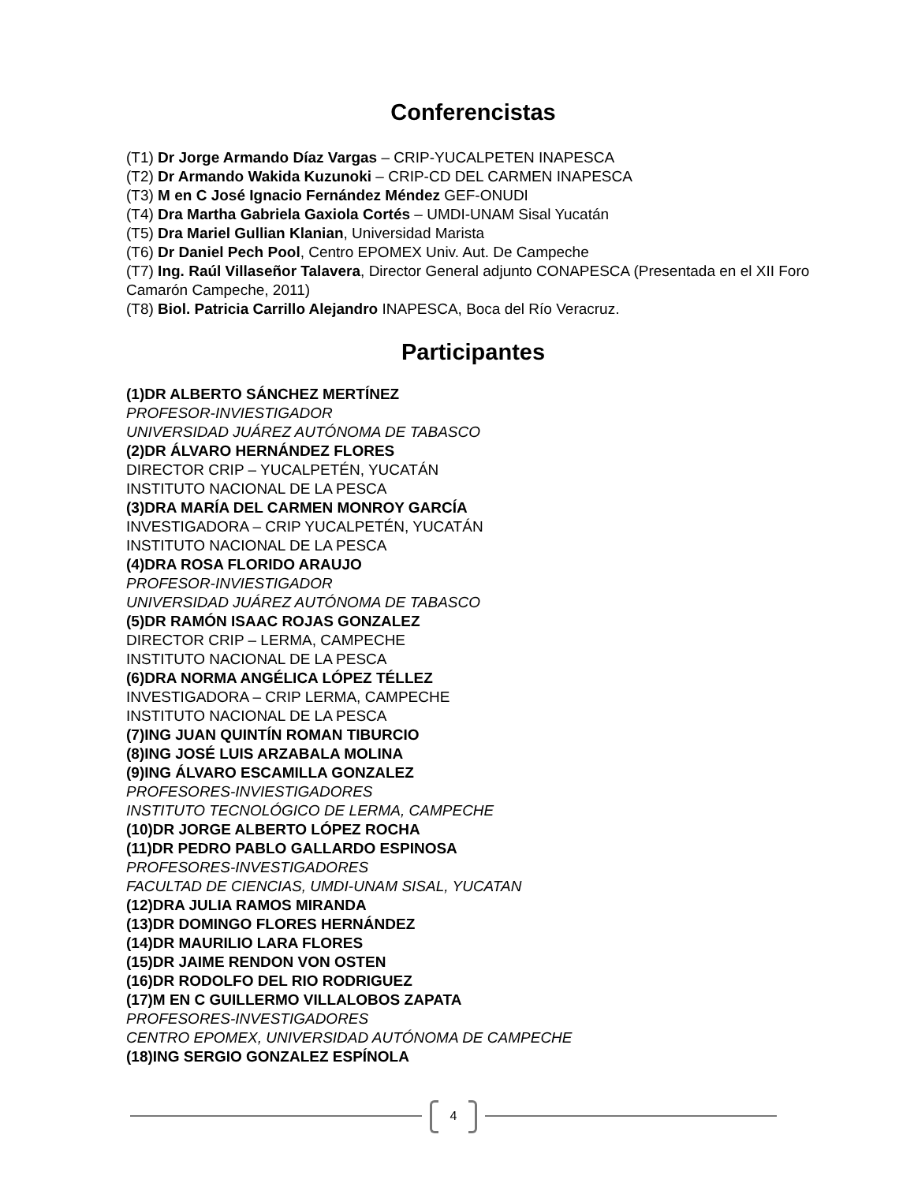Conferencistas
(T1) Dr Jorge Armando Díaz Vargas – CRIP-YUCALPETEN INAPESCA
(T2) Dr Armando Wakida Kuzunoki – CRIP-CD DEL CARMEN INAPESCA
(T3) M en C José Ignacio Fernández Méndez GEF-ONUDI
(T4) Dra Martha Gabriela Gaxiola Cortés – UMDI-UNAM Sisal Yucatán
(T5) Dra Mariel Gullian Klanian, Universidad Marista
(T6) Dr Daniel Pech Pool, Centro EPOMEX Univ. Aut. De Campeche
(T7) Ing. Raúl Villaseñor Talavera, Director General adjunto CONAPESCA (Presentada en el XII Foro Camarón Campeche, 2011)
(T8) Biol. Patricia Carrillo Alejandro INAPESCA, Boca del Río Veracruz.
Participantes
(1)DR ALBERTO SÁNCHEZ MERTÍNEZ
PROFESOR-INVIESTIGADOR
UNIVERSIDAD JUÁREZ AUTÓNOMA DE TABASCO
(2)DR ÁLVARO HERNÁNDEZ FLORES
DIRECTOR CRIP – YUCALPETÉN, YUCATÁN
INSTITUTO NACIONAL DE LA PESCA
(3)DRA MARÍA DEL CARMEN MONROY GARCÍA
INVESTIGADORA – CRIP YUCALPETÉN, YUCATÁN
INSTITUTO NACIONAL DE LA PESCA
(4)DRA ROSA FLORIDO ARAUJO
PROFESOR-INVIESTIGADOR
UNIVERSIDAD JUÁREZ AUTÓNOMA DE TABASCO
(5)DR RAMÓN ISAAC ROJAS GONZALEZ
DIRECTOR CRIP – LERMA, CAMPECHE
INSTITUTO NACIONAL DE LA PESCA
(6)DRA NORMA ANGÉLICA LÓPEZ TÉLLEZ
INVESTIGADORA – CRIP LERMA, CAMPECHE
INSTITUTO NACIONAL DE LA PESCA
(7)ING JUAN QUINTÍN ROMAN TIBURCIO
(8)ING JOSÉ LUIS ARZABALA MOLINA
(9)ING ÁLVARO ESCAMILLA GONZALEZ
PROFESORES-INVIESTIGADORES
INSTITUTO TECNOLÓGICO DE LERMA, CAMPECHE
(10)DR JORGE ALBERTO LÓPEZ ROCHA
(11)DR PEDRO PABLO GALLARDO ESPINOSA
PROFESORES-INVESTIGADORES
FACULTAD DE CIENCIAS, UMDI-UNAM SISAL, YUCATAN
(12)DRA JULIA RAMOS MIRANDA
(13)DR DOMINGO FLORES HERNÁNDEZ
(14)DR MAURILIO LARA FLORES
(15)DR JAIME RENDON VON OSTEN
(16)DR RODOLFO DEL RIO RODRIGUEZ
(17)M EN C GUILLERMO VILLALOBOS ZAPATA
PROFESORES-INVESTIGADORES
CENTRO EPOMEX, UNIVERSIDAD AUTÓNOMA DE CAMPECHE
(18)ING SERGIO GONZALEZ ESPÍNOLA
4